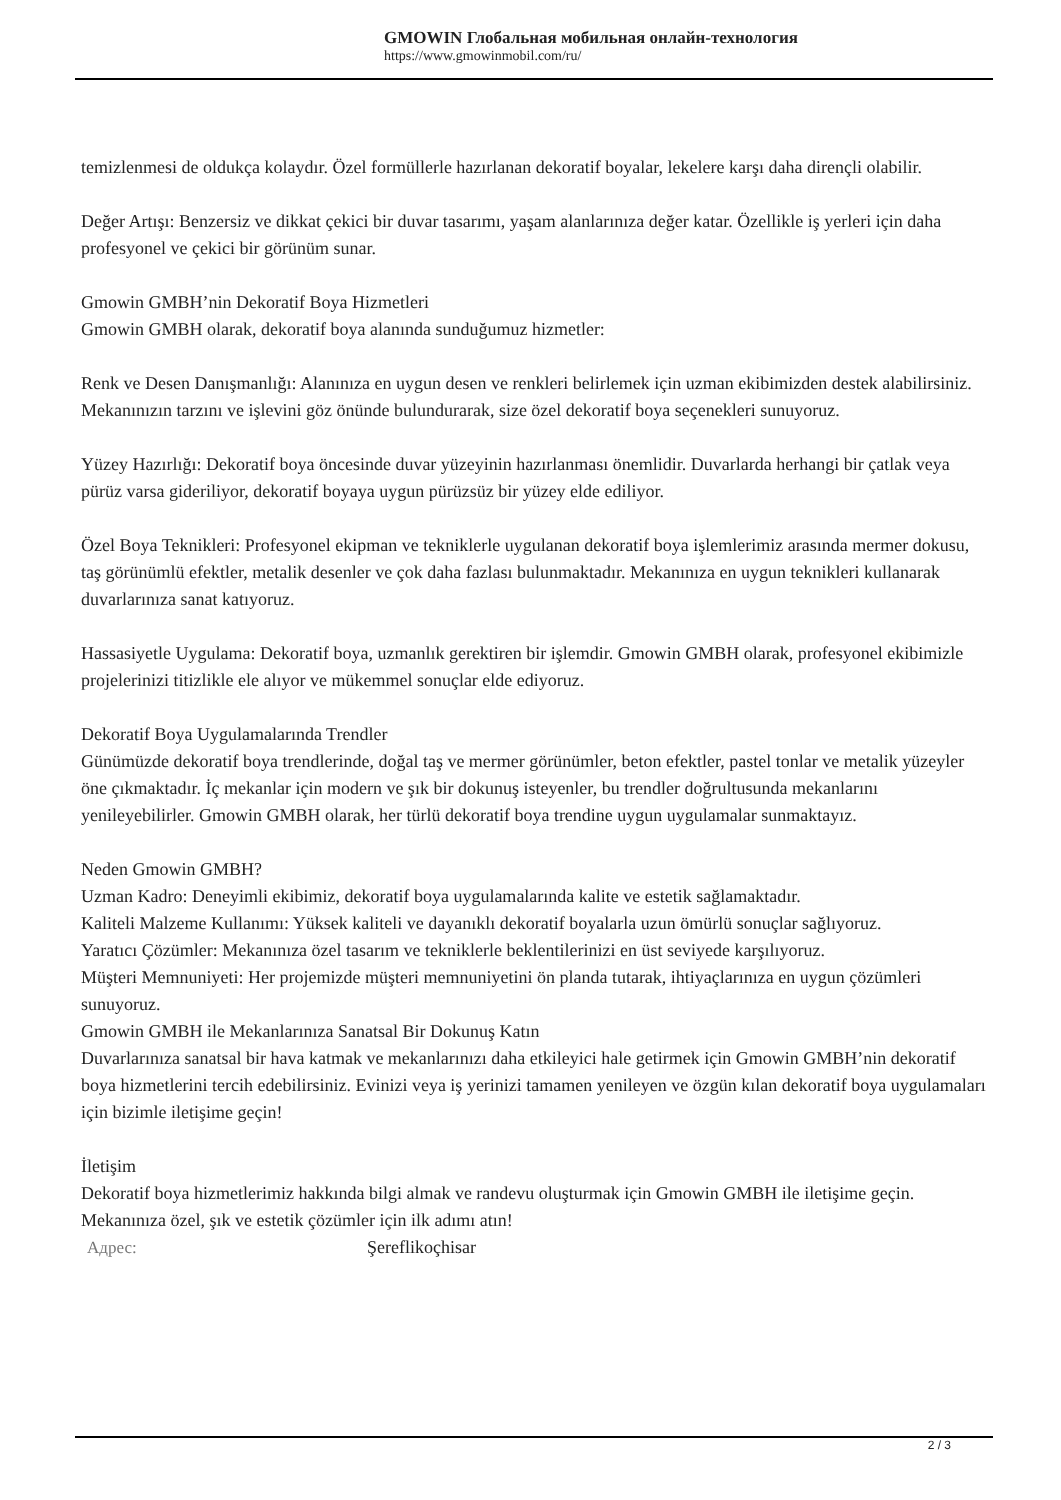GMOWIN Глобальная мобильная онлайн-технология
https://www.gmowinmobil.com/ru/
temizlenmesi de oldukça kolaydır. Özel formüllerle hazırlanan dekoratif boyalar, lekelere karşı daha dirençli olabilir.
Değer Artışı: Benzersiz ve dikkat çekici bir duvar tasarımı, yaşam alanlarınıza değer katar. Özellikle iş yerleri için daha profesyonel ve çekici bir görünüm sunar.
Gmowin GMBH’nin Dekoratif Boya Hizmetleri
Gmowin GMBH olarak, dekoratif boya alanında sunduğumuz hizmetler:
Renk ve Desen Danışmanlığı: Alanınıza en uygun desen ve renkleri belirlemek için uzman ekibimizden destek alabilirsiniz. Mekanınızın tarzını ve işlevini göz önünde bulundurarak, size özel dekoratif boya seçenekleri sunuyoruz.
Yüzey Hazırlığı: Dekoratif boya öncesinde duvar yüzeyinin hazırlanması önemlidir. Duvarlarda herhangi bir çatlak veya pürüz varsa gideriliyor, dekoratif boyaya uygun pürüzsüz bir yüzey elde ediliyor.
Özel Boya Teknikleri: Profesyonel ekipman ve tekniklerle uygulanan dekoratif boya işlemlerimiz arasında mermer dokusu, taş görünümlü efektler, metalik desenler ve çok daha fazlası bulunmaktadır. Mekanınıza en uygun teknikleri kullanarak duvarlarınıza sanat katıyoruz.
Hassasiyetle Uygulama: Dekoratif boya, uzmanlık gerektiren bir işlemdir. Gmowin GMBH olarak, profesyonel ekibimizle projelerinizi titizlikle ele alıyor ve mükemmel sonuçlar elde ediyoruz.
Dekoratif Boya Uygulamalarında Trendler
Günümüzde dekoratif boya trendlerinde, doğal taş ve mermer görünümler, beton efektler, pastel tonlar ve metalik yüzeyler öne çıkmaktadır. İç mekanlar için modern ve şık bir dokunuş isteyenler, bu trendler doğrultusunda mekanlarını yenileyebilirler. Gmowin GMBH olarak, her türlü dekoratif boya trendine uygun uygulamalar sunmaktayız.
Neden Gmowin GMBH?
Uzman Kadro: Deneyimli ekibimiz, dekoratif boya uygulamalarında kalite ve estetik sağlamaktadır.
Kaliteli Malzeme Kullanımı: Yüksek kaliteli ve dayanıklı dekoratif boyalarla uzun ömürlü sonuçlar sağlıyoruz.
Yaratıcı Çözümler: Mekanınıza özel tasarım ve tekniklerle beklentilerinizi en üst seviyede karşılıyoruz.
Müşteri Memnuniyeti: Her projemizde müşteri memnuniyetini ön planda tutarak, ihtiyaçlarınıza en uygun çözümleri sunuyoruz.
Gmowin GMBH ile Mekanlarınıza Sanatsal Bir Dokunuş Katın
Duvarlarınıza sanatsal bir hava katmak ve mekanlarınızı daha etkileyici hale getirmek için Gmowin GMBH’nin dekoratif boya hizmetlerini tercih edebilirsiniz. Evinizi veya iş yerinizi tamamen yenileyen ve özgün kılan dekoratif boya uygulamaları için bizimle iletişime geçin!
İletişim
Dekoratif boya hizmetlerimiz hakkında bilgi almak ve randevu oluşturmak için Gmowin GMBH ile iletişime geçin. Mekanınıza özel, şık ve estetik çözümler için ilk adımı atın!
Адрес: Şereflikoçhisar
2 / 3